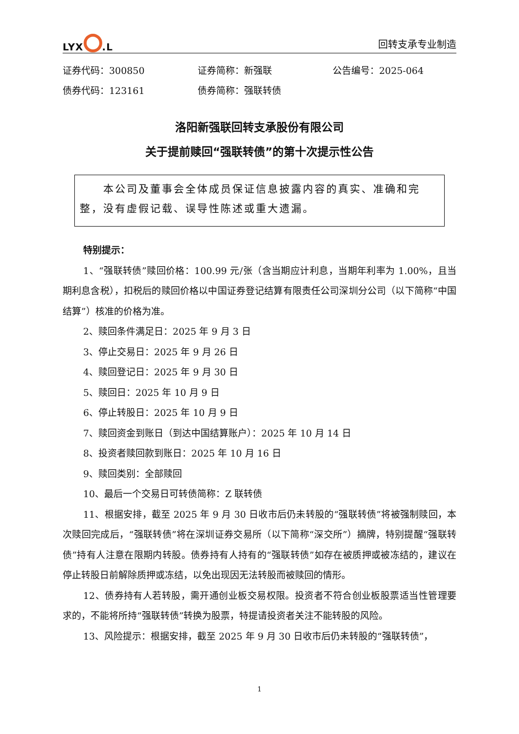LYX .L 回转支承专业制造
证券代码：300850 证券简称：新强联 公告编号：2025-064 债券代码：123161 债券简称：强联转债
洛阳新强联回转支承股份有限公司
关于提前赎回“强联转债”的第十次提示性公告
　　本公司及董事会全体成员保证信息披露内容的真实、准确和完整，没有虚假记载、误导性陈述或重大遗漏。
特别提示：
1、“强联转债”赎回价格：100.99 元/张（含当期应计利息，当期年利率为 1.00%，且当期利息含税），扣税后的赎回价格以中国证券登记结算有限责任公司深圳分公司（以下简称“中国结算”）核准的价格为准。
2、赎回条件满足日：2025 年 9 月 3 日
3、停止交易日：2025 年 9 月 26 日
4、赎回登记日：2025 年 9 月 30 日
5、赎回日：2025 年 10 月 9 日
6、停止转股日：2025 年 10 月 9 日
7、赎回资金到账日（到达中国结算账户）：2025 年 10 月 14 日
8、投资者赎回款到账日：2025 年 10 月 16 日
9、赎回类别：全部赎回
10、最后一个交易日可转债简称：Z 联转债
11、根据安排，截至 2025 年 9 月 30 日收市后仍未转股的“强联转债”将被强制赎回，本次赎回完成后，“强联转债”将在深圳证券交易所（以下简称“深交所”）摘牌，特别提醒“强联转债”持有人注意在限期内转股。债券持有人持有的“强联转债”如存在被质押或被冻结的，建议在停止转股日前解除质押或冻结，以免出现因无法转股而被赎回的情形。
12、债券持有人若转股，需开通创业板交易权限。投资者不符合创业板股票适当性管理要求的，不能将所持“强联转债”转换为股票，特提请投资者关注不能转股的风险。
13、风险提示：根据安排，截至 2025 年 9 月 30 日收市后仍未转股的“强联转债”，
1